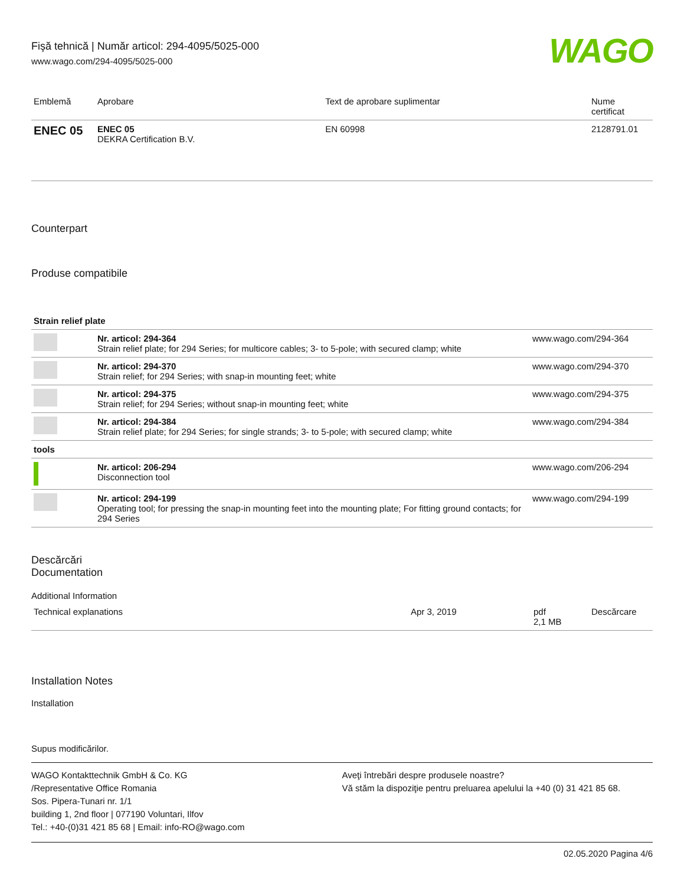Fişă tehnică | Număr articol: 294-4095/5025-000
www.wago.com/294-4095/5025-000
WAGO
| Emblemă | Aprobare | Text de aprobare suplimentar | Nume certificat |
| --- | --- | --- | --- |
| ENEC 05 | ENEC 05 DEKRA Certification B.V. | EN 60998 | 2128791.01 |
Counterpart
Produse compatibile
| Strain relief plate | | |
| | Nr. articol: 294-364 Strain relief plate; for 294 Series; for multicore cables; 3- to 5-pole; with secured clamp; white | www.wago.com/294-364 |
| | Nr. articol: 294-370 Strain relief; for 294 Series; with snap-in mounting feet; white | www.wago.com/294-370 |
| | Nr. articol: 294-375 Strain relief; for 294 Series; without snap-in mounting feet; white | www.wago.com/294-375 |
| | Nr. articol: 294-384 Strain relief plate; for 294 Series; for single strands; 3- to 5-pole; with secured clamp; white | www.wago.com/294-384 |
| tools | | |
| | Nr. articol: 206-294 Disconnection tool | www.wago.com/206-294 |
| | Nr. articol: 294-199 Operating tool; for pressing the snap-in mounting feet into the mounting plate; For fitting ground contacts; for 294 Series | www.wago.com/294-199 |
Descărcări
Documentation
Additional Information
| Technical explanations | Apr 3, 2019 | pdf 2,1 MB | Descărcare |
Installation Notes
Installation
Supus modificărilor.
WAGO Kontakttechnik GmbH & Co. KG
/Representative Office Romania
Sos. Pipera-Tunari nr. 1/1
building 1, 2nd floor | 077190 Voluntari, Ilfov
Tel.: +40-(0)31 421 85 68 | Email: info-RO@wago.com
Aveţi întrebări despre produsele noastre?
Vă stăm la dispoziţie pentru preluarea apelului la +40 (0) 31 421 85 68.
02.05.2020 Pagina 4/6